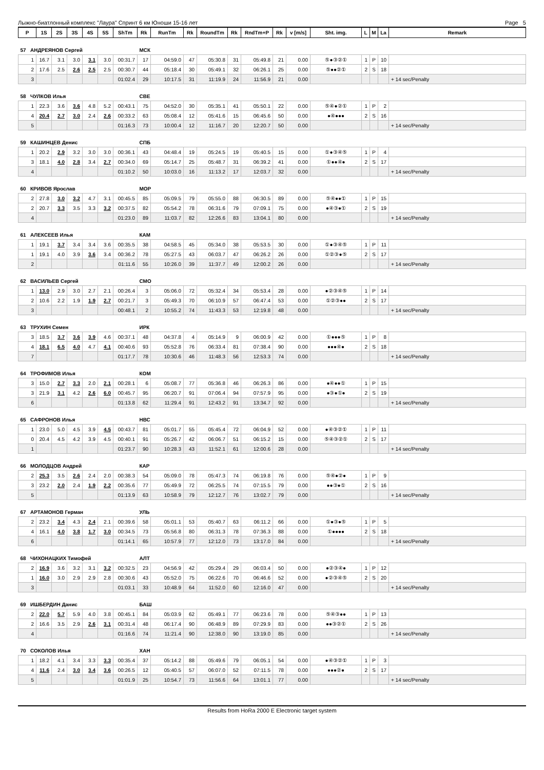Лыжно-биатлонный комплекс "Лаура" Спринт 6 км Юноши 15-16 лет Page 5
| P | 1S | 2S | 3S | 4S | 5S | ShTm | Rk | RunTm | Rk | RoundTm | Rk | RndTm+P | Rk | v [m/s] | Sht. img. | L | M | La | Remark |
| --- | --- | --- | --- | --- | --- | --- | --- | --- | --- | --- | --- | --- | --- | --- | --- | --- | --- | --- | --- |
| 57 АНДРЕЯНОВ Сергей | | | | | | | МСК | | | | | | | | | | | | |
| 1 | 16.7 | 3.1 | 3.0 | 3.1 | 3.0 | 00:31.7 | 17 | 04:59.0 | 47 | 05:30.8 | 31 | 05:49.8 | 21 | 0.00 | ⑤●③②① | 1 | P | 10 | |
| 2 | 17.6 | 2.5 | 2.6 | 2.5 | 2.5 | 00:30.7 | 44 | 05:18.4 | 30 | 05:49.1 | 32 | 06:26.1 | 25 | 0.00 | ⑤●●②① | 2 | S | 18 | |
| 3 | | | | | | 01:02.4 | 29 | 10:17.5 | 31 | 11:19.9 | 24 | 11:56.9 | 21 | 0.00 | | | | | + 14 sec/Penalty |
| 58 ЧУЛКОВ Илья | | | | | | | СВЕ | | | | | | | | | | | | |
| 1 | 22.3 | 3.6 | 3.6 | 4.8 | 5.2 | 00:43.1 | 75 | 04:52.0 | 30 | 05:35.1 | 41 | 05:50.1 | 22 | 0.00 | ⑤④●②① | 1 | P | 2 | |
| 4 | 20.4 | 2.7 | 3.0 | 2.4 | 2.6 | 00:33.2 | 63 | 05:08.4 | 12 | 05:41.6 | 15 | 06:45.6 | 50 | 0.00 | ●④●●● | 2 | S | 16 | |
| 5 | | | | | | 01:16.3 | 73 | 10:00.4 | 12 | 11:16.7 | 20 | 12:20.7 | 50 | 0.00 | | | | | + 14 sec/Penalty |
| 59 КАШИНЦЕВ Денис | | | | | | | СПБ | | | | | | | | | | | | |
| 1 | 20.2 | 2.9 | 3.2 | 3.0 | 3.0 | 00:36.1 | 43 | 04:48.4 | 19 | 05:24.5 | 19 | 05:40.5 | 15 | 0.00 | ①●③④⑤ | 1 | P | 4 | |
| 3 | 18.1 | 4.0 | 2.8 | 3.4 | 2.7 | 00:34.0 | 69 | 05:14.7 | 25 | 05:48.7 | 31 | 06:39.2 | 41 | 0.00 | ①●●④● | 2 | S | 17 | |
| 4 | | | | | | 01:10.2 | 50 | 10:03.0 | 16 | 11:13.2 | 17 | 12:03.7 | 32 | 0.00 | | | | | + 14 sec/Penalty |
| 60 КРИВОВ Ярослав | | | | | | | МОР | | | | | | | | | | | | |
| 2 | 27.8 | 3.0 | 3.2 | 4.7 | 3.1 | 00:45.5 | 85 | 05:09.5 | 79 | 05:55.0 | 88 | 06:30.5 | 89 | 0.00 | ⑤④●●① | 1 | P | 15 | |
| 2 | 20.7 | 3.3 | 3.5 | 3.3 | 3.2 | 00:37.5 | 82 | 05:54.2 | 78 | 06:31.6 | 79 | 07:09.1 | 75 | 0.00 | ●④③●① | 2 | S | 19 | |
| 4 | | | | | | 01:23.0 | 89 | 11:03.7 | 82 | 12:26.6 | 83 | 13:04.1 | 80 | 0.00 | | | | | + 14 sec/Penalty |
| 61 АЛЕКСЕЕВ Илья | | | | | | | КАМ | | | | | | | | | | | | |
| 1 | 19.1 | 3.7 | 3.4 | 3.4 | 3.6 | 00:35.5 | 38 | 04:58.5 | 45 | 05:34.0 | 38 | 05:53.5 | 30 | 0.00 | ①●③④⑤ | 1 | P | 11 | |
| 1 | 19.1 | 4.0 | 3.9 | 3.6 | 3.4 | 00:36.2 | 78 | 05:27.5 | 43 | 06:03.7 | 47 | 06:26.2 | 26 | 0.00 | ①②③●⑤ | 2 | S | 17 | |
| 2 | | | | | | 01:11.6 | 55 | 10:26.0 | 39 | 11:37.7 | 49 | 12:00.2 | 26 | 0.00 | | | | | + 14 sec/Penalty |
| 62 ВАСИЛЬЕВ Сергей | | | | | | | СМО | | | | | | | | | | | | |
| 1 | 13.0 | 2.9 | 3.0 | 2.7 | 2.1 | 00:26.4 | 3 | 05:06.0 | 72 | 05:32.4 | 34 | 05:53.4 | 28 | 0.00 | ●②③④⑤ | 1 | P | 14 | |
| 2 | 10.6 | 2.2 | 1.9 | 1.9 | 2.7 | 00:21.7 | 3 | 05:49.3 | 70 | 06:10.9 | 57 | 06:47.4 | 53 | 0.00 | ①②③●● | 2 | S | 17 | |
| 3 | | | | | | 00:48.1 | 2 | 10:55.2 | 74 | 11:43.3 | 53 | 12:19.8 | 48 | 0.00 | | | | | + 14 sec/Penalty |
| 63 ТРУХИН Семен | | | | | | | ИРК | | | | | | | | | | | | |
| 3 | 18.5 | 3.7 | 3.6 | 3.9 | 4.6 | 00:37.1 | 48 | 04:37.8 | 4 | 05:14.9 | 9 | 06:00.9 | 42 | 0.00 | ①●●●⑤ | 1 | P | 8 | |
| 4 | 18.1 | 6.5 | 4.0 | 4.7 | 4.1 | 00:40.6 | 93 | 05:52.8 | 76 | 06:33.4 | 81 | 07:38.4 | 90 | 0.00 | ●●●④● | 2 | S | 18 | |
| 7 | | | | | | 01:17.7 | 78 | 10:30.6 | 46 | 11:48.3 | 56 | 12:53.3 | 74 | 0.00 | | | | | + 14 sec/Penalty |
| 64 ТРОФИМОВ Илья | | | | | | | КОМ | | | | | | | | | | | | |
| 3 | 15.0 | 2.7 | 3.3 | 2.0 | 2.1 | 00:28.1 | 6 | 05:08.7 | 77 | 05:36.8 | 46 | 06:26.3 | 86 | 0.00 | ●④●●① | 1 | P | 15 | |
| 3 | 21.9 | 3.1 | 4.2 | 2.6 | 6.0 | 00:45.7 | 95 | 06:20.7 | 91 | 07:06.4 | 94 | 07:57.9 | 95 | 0.00 | ●③●①● | 2 | S | 19 | |
| 6 | | | | | | 01:13.8 | 62 | 11:29.4 | 91 | 12:43.2 | 91 | 13:34.7 | 92 | 0.00 | | | | | + 14 sec/Penalty |
| 65 САФРОНОВ Илья | | | | | | | НВС | | | | | | | | | | | | |
| 1 | 23.0 | 5.0 | 4.5 | 3.9 | 4.5 | 00:43.7 | 81 | 05:01.7 | 55 | 05:45.4 | 72 | 06:04.9 | 52 | 0.00 | ●④③②① | 1 | P | 11 | |
| 0 | 20.4 | 4.5 | 4.2 | 3.9 | 4.5 | 00:40.1 | 91 | 05:26.7 | 42 | 06:06.7 | 51 | 06:15.2 | 15 | 0.00 | ⑤④③②① | 2 | S | 17 | |
| 1 | | | | | | 01:23.7 | 90 | 10:28.3 | 43 | 11:52.1 | 61 | 12:00.6 | 28 | 0.00 | | | | | + 14 sec/Penalty |
| 66 МОЛОДЦОВ Андрей | | | | | | | КАР | | | | | | | | | | | | |
| 2 | 25.3 | 3.5 | 2.6 | 2.4 | 2.0 | 00:38.3 | 54 | 05:09.0 | 78 | 05:47.3 | 74 | 06:19.8 | 76 | 0.00 | ⑤④●②● | 1 | P | 9 | |
| 3 | 23.2 | 2.0 | 2.4 | 1.9 | 2.2 | 00:35.6 | 77 | 05:49.9 | 72 | 06:25.5 | 74 | 07:15.5 | 79 | 0.00 | ●●③●① | 2 | S | 16 | |
| 5 | | | | | | 01:13.9 | 63 | 10:58.9 | 79 | 12:12.7 | 76 | 13:02.7 | 79 | 0.00 | | | | | + 14 sec/Penalty |
| 67 АРТАМОНОВ Герман | | | | | | | УЛЬ | | | | | | | | | | | | |
| 2 | 23.2 | 3.4 | 4.3 | 2.4 | 2.1 | 00:39.6 | 58 | 05:01.1 | 53 | 05:40.7 | 63 | 06:11.2 | 66 | 0.00 | ①●③●⑤ | 1 | P | 5 | |
| 4 | 16.1 | 4.0 | 3.8 | 1.7 | 3.0 | 00:34.5 | 73 | 05:56.8 | 80 | 06:31.3 | 78 | 07:36.3 | 88 | 0.00 | ①●●●● | 2 | S | 18 | |
| 6 | | | | | | 01:14.1 | 65 | 10:57.9 | 77 | 12:12.0 | 73 | 13:17.0 | 84 | 0.00 | | | | | + 14 sec/Penalty |
| 68 ЧИХОНАЦКИХ Тимофей | | | | | | | АЛТ | | | | | | | | | | | | |
| 2 | 16.9 | 3.6 | 3.2 | 3.1 | 3.2 | 00:32.5 | 23 | 04:56.9 | 42 | 05:29.4 | 29 | 06:03.4 | 50 | 0.00 | ●②③④● | 1 | P | 12 | |
| 1 | 16.0 | 3.0 | 2.9 | 2.9 | 2.8 | 00:30.6 | 43 | 05:52.0 | 75 | 06:22.6 | 70 | 06:46.6 | 52 | 0.00 | ●②③④⑤ | 2 | S | 20 | |
| 3 | | | | | | 01:03.1 | 33 | 10:48.9 | 64 | 11:52.0 | 60 | 12:16.0 | 47 | 0.00 | | | | | + 14 sec/Penalty |
| 69 ИШБЕРДИН Данис | | | | | | | БАШ | | | | | | | | | | | | |
| 2 | 22.0 | 5.7 | 5.9 | 4.0 | 3.8 | 00:45.1 | 84 | 05:03.9 | 62 | 05:49.1 | 77 | 06:23.6 | 78 | 0.00 | ⑤④③●● | 1 | P | 13 | |
| 2 | 16.6 | 3.5 | 2.9 | 2.6 | 3.1 | 00:31.4 | 48 | 06:17.4 | 90 | 06:48.9 | 89 | 07:29.9 | 83 | 0.00 | ●●③②① | 2 | S | 26 | |
| 4 | | | | | | 01:16.6 | 74 | 11:21.4 | 90 | 12:38.0 | 90 | 13:19.0 | 85 | 0.00 | | | | | + 14 sec/Penalty |
| 70 СОКОЛОВ Илья | | | | | | | ХАН | | | | | | | | | | | | |
| 1 | 18.2 | 4.1 | 3.4 | 3.3 | 3.3 | 00:35.4 | 37 | 05:14.2 | 88 | 05:49.6 | 79 | 06:05.1 | 54 | 0.00 | ●④③②① | 1 | P | 3 | |
| 4 | 11.6 | 2.4 | 3.0 | 3.4 | 3.6 | 00:26.5 | 12 | 05:40.5 | 57 | 06:07.0 | 52 | 07:11.5 | 78 | 0.00 | ●●●②● | 2 | S | 17 | |
| 5 | | | | | | 01:01.9 | 25 | 10:54.7 | 73 | 11:56.6 | 64 | 13:01.1 | 77 | 0.00 | | | | | + 14 sec/Penalty |
Results from HoRa 2000 E Electronic target system